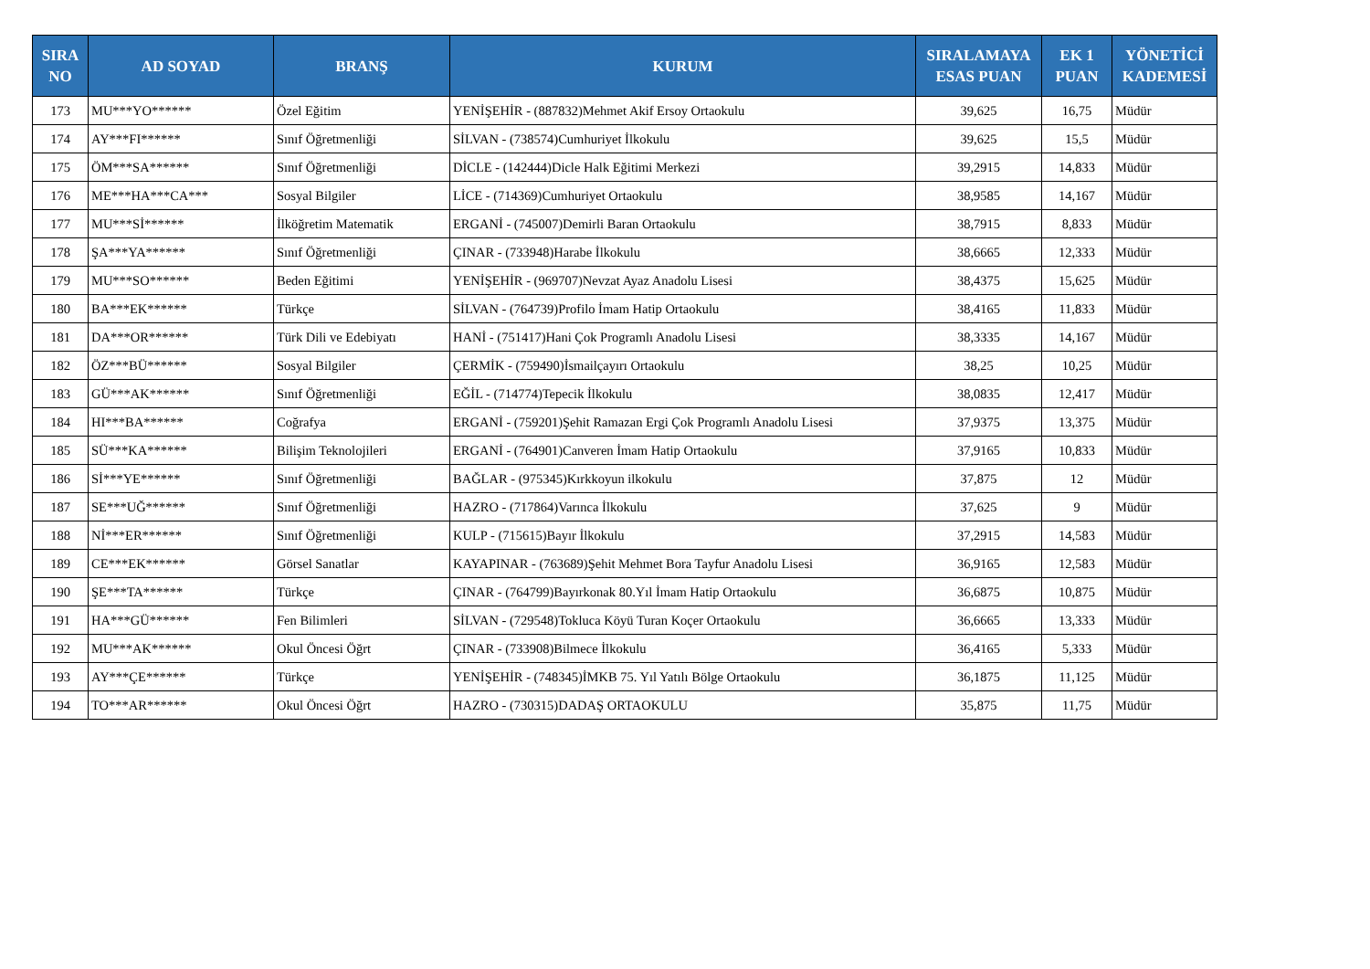| SIRA NO | AD SOYAD | BRANŞ | KURUM | SIRALAMAYA ESAS PUAN | EK 1 PUAN | YÖNETİCİ KADEMESİ |
| --- | --- | --- | --- | --- | --- | --- |
| 173 | MU***YO****** | Özel Eğitim | YENİŞEHİR - (887832)Mehmet Akif Ersoy Ortaokulu | 39,625 | 16,75 | Müdür |
| 174 | AY***FI****** | Sınıf Öğretmenliği | SİLVAN - (738574)Cumhuriyet İlkokulu | 39,625 | 15,5 | Müdür |
| 175 | ÖM***SA****** | Sınıf Öğretmenliği | DİCLE - (142444)Dicle Halk Eğitimi Merkezi | 39,2915 | 14,833 | Müdür |
| 176 | ME***HA***CA*** | Sosyal Bilgiler | LİCE - (714369)Cumhuriyet Ortaokulu | 38,9585 | 14,167 | Müdür |
| 177 | MU***Sİ****** | İlköğretim Matematik | ERGANİ - (745007)Demirli Baran Ortaokulu | 38,7915 | 8,833 | Müdür |
| 178 | ŞA***YA****** | Sınıf Öğretmenliği | ÇINAR - (733948)Harabe İlkokulu | 38,6665 | 12,333 | Müdür |
| 179 | MU***SO****** | Beden Eğitimi | YENİŞEHİR - (969707)Nevzat Ayaz Anadolu Lisesi | 38,4375 | 15,625 | Müdür |
| 180 | BA***EK****** | Türkçe | SİLVAN - (764739)Profilo İmam Hatip Ortaokulu | 38,4165 | 11,833 | Müdür |
| 181 | DA***OR****** | Türk Dili ve Edebiyatı | HANİ - (751417)Hani Çok Programlı Anadolu Lisesi | 38,3335 | 14,167 | Müdür |
| 182 | ÖZ***BÜ****** | Sosyal Bilgiler | ÇERMİK - (759490)İsmailçayırı Ortaokulu | 38,25 | 10,25 | Müdür |
| 183 | GÜ***AK****** | Sınıf Öğretmenliği | EĞİL - (714774)Tepecik İlkokulu | 38,0835 | 12,417 | Müdür |
| 184 | HI***BA****** | Coğrafya | ERGANİ - (759201)Şehit Ramazan Ergi Çok Programlı Anadolu Lisesi | 37,9375 | 13,375 | Müdür |
| 185 | SÜ***KA****** | Bilişim Teknolojileri | ERGANİ - (764901)Canveren İmam Hatip Ortaokulu | 37,9165 | 10,833 | Müdür |
| 186 | Sİ***YE****** | Sınıf Öğretmenliği | BAĞLAR - (975345)Kırkkoyun ilkokulu | 37,875 | 12 | Müdür |
| 187 | SE***UĞ****** | Sınıf Öğretmenliği | HAZRO - (717864)Varınca İlkokulu | 37,625 | 9 | Müdür |
| 188 | Nİ***ER****** | Sınıf Öğretmenliği | KULP - (715615)Bayır İlkokulu | 37,2915 | 14,583 | Müdür |
| 189 | CE***EK****** | Görsel Sanatlar | KAYAPINAR - (763689)Şehit Mehmet Bora Tayfur Anadolu Lisesi | 36,9165 | 12,583 | Müdür |
| 190 | ŞE***TA****** | Türkçe | ÇINAR - (764799)Bayırkonak 80.Yıl İmam Hatip Ortaokulu | 36,6875 | 10,875 | Müdür |
| 191 | HA***GÜ****** | Fen Bilimleri | SİLVAN - (729548)Tokluca Köyü Turan Koçer Ortaokulu | 36,6665 | 13,333 | Müdür |
| 192 | MU***AK****** | Okul Öncesi Öğrt | ÇINAR - (733908)Bilmece İlkokulu | 36,4165 | 5,333 | Müdür |
| 193 | AY***ÇE****** | Türkçe | YENİŞEHİR - (748345)İMKB 75. Yıl Yatılı Bölge Ortaokulu | 36,1875 | 11,125 | Müdür |
| 194 | TO***AR****** | Okul Öncesi Öğrt | HAZRO - (730315)DADAŞ ORTAOKULU | 35,875 | 11,75 | Müdür |